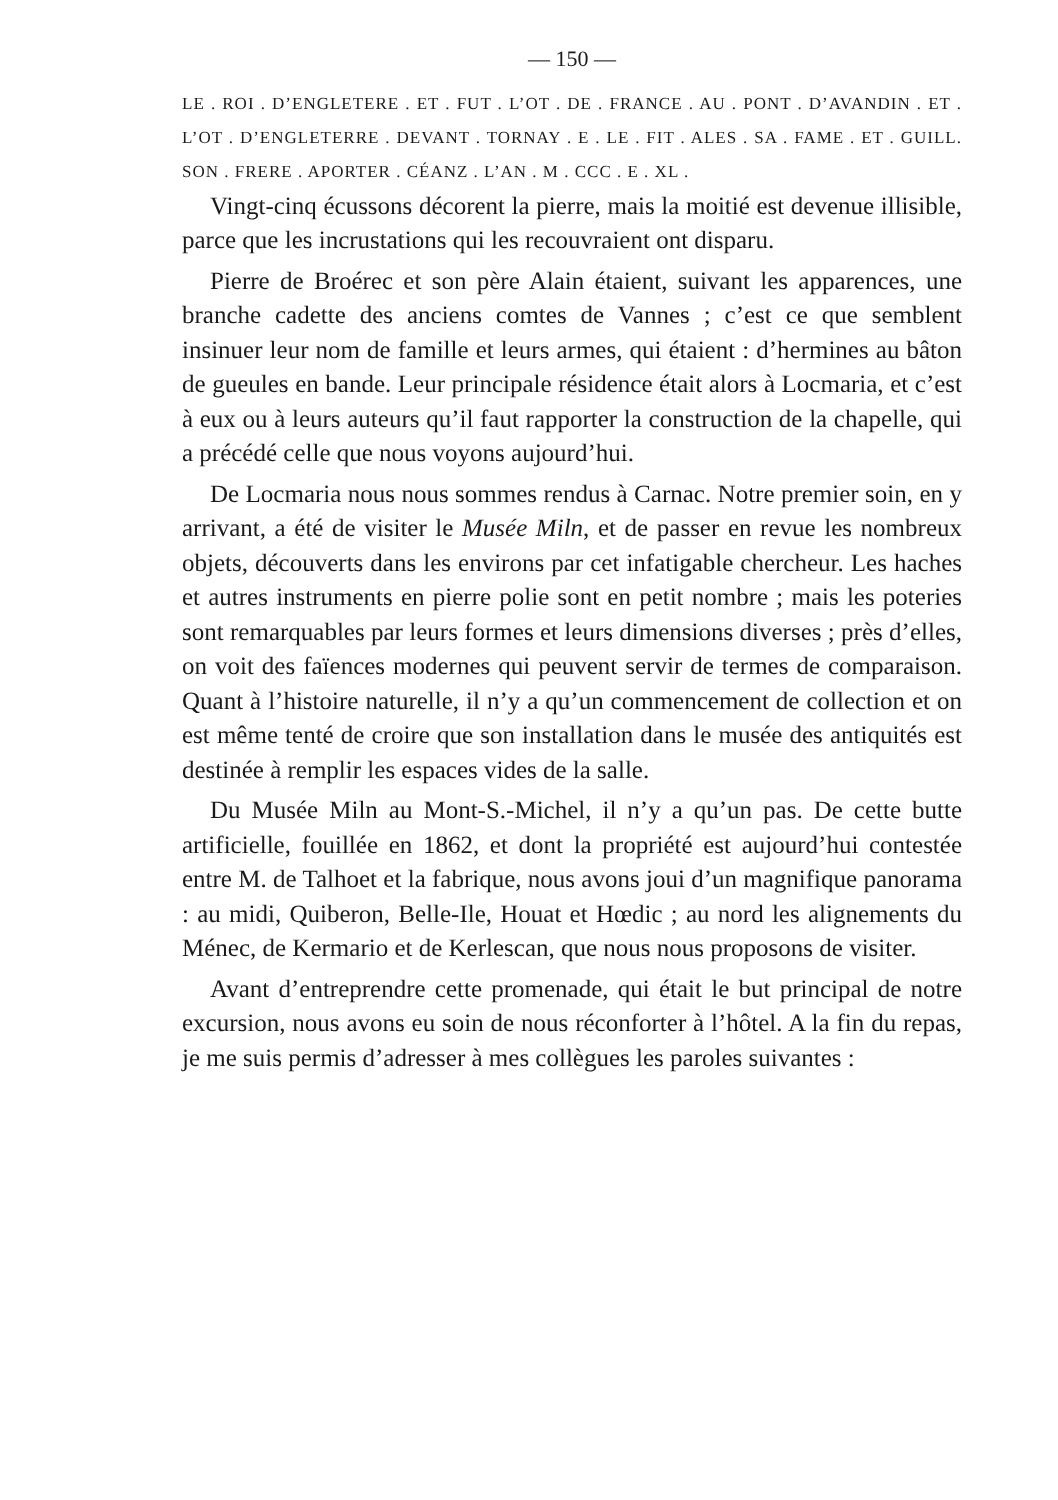— 150 —
LE . ROI . D’ENGLETERE . ET . FUT . L’OT . DE . FRANCE . AU . PONT . D’AVANDIN . ET . L’OT . D’ENGLETERRE . DEVANT . TORNAY . E . LE . FIT . ALES . SA . FAME . ET . GUILL. SON . FRERE . APORTER . CÉANZ . L’AN . M . CCC . E . XL .
Vingt-cinq écussons décorent la pierre, mais la moitié est devenue illisible, parce que les incrustations qui les recouvraient ont disparu.
Pierre de Broérec et son père Alain étaient, suivant les apparences, une branche cadette des anciens comtes de Vannes ; c’est ce que semblent insinuer leur nom de famille et leurs armes, qui étaient : d’hermines au bâton de gueules en bande. Leur principale résidence était alors à Locmaria, et c’est à eux ou à leurs auteurs qu’il faut rapporter la construction de la chapelle, qui a précédé celle que nous voyons aujourd’hui.
De Locmaria nous nous sommes rendus à Carnac. Notre premier soin, en y arrivant, a été de visiter le Musée Miln, et de passer en revue les nombreux objets, découverts dans les environs par cet infatigable chercheur. Les haches et autres instruments en pierre polie sont en petit nombre ; mais les poteries sont remarquables par leurs formes et leurs dimensions diverses ; près d’elles, on voit des faïences modernes qui peuvent servir de termes de comparaison. Quant à l’histoire naturelle, il n’y a qu’un commencement de collection et on est même tenté de croire que son installation dans le musée des antiquités est destinée à remplir les espaces vides de la salle.
Du Musée Miln au Mont-S.-Michel, il n’y a qu’un pas. De cette butte artificielle, fouillée en 1862, et dont la propriété est aujourd’hui contestée entre M. de Talhoet et la fabrique, nous avons joui d’un magnifique panorama : au midi, Quiberon, Belle-Ile, Houat et Hœdic ; au nord les alignements du Ménec, de Kermario et de Kerlescan, que nous nous proposons de visiter.
Avant d’entreprendre cette promenade, qui était le but principal de notre excursion, nous avons eu soin de nous réconforter à l’hôtel. A la fin du repas, je me suis permis d’adresser à mes collègues les paroles suivantes :